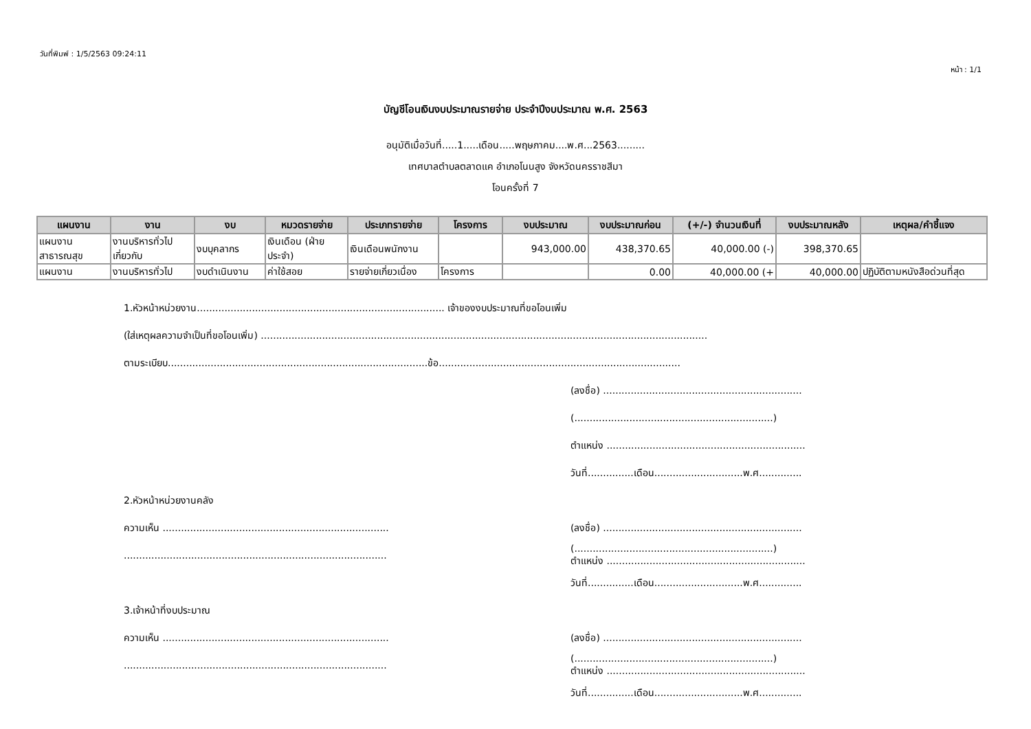วันที่พิมพ์ : 1/5/2563 09:24:11
หน้า : 1/1
บัญชีโอนเงินงบประมาณรายจ่าย ประจำปีงบประมาณ พ.ศ. 2563
อนุมัติเมื่อวันที่.....1.....เดือน.....พฤษภาคม....พ.ศ...2563.........
เทศบาลตำบลตลาดแค อำเภอโนนสูง จังหวัดนครราชสีมา
โอนครั้งที่ 7
| แผนงาน | งาน | งบ | หมวดรายจ่าย | ประเภทรายจ่าย | โครงการ | งบประมาณ | งบประมาณก่อน | (+/-) จำนวนเงินที่ | งบประมาณหลัง | เหตุผล/คำชี้แจง |
| --- | --- | --- | --- | --- | --- | --- | --- | --- | --- | --- |
| แผนงาน สาธารณสุข | งานบริหารทั่วไป เกี่ยวกับ | งบบุคลากร | เงินเดือน (ฝ่าย ประจำ) | เงินเดือนพนักงาน | | 943,000.00 | 438,370.65 | 40,000.00 (-) | 398,370.65 | |
| แผนงาน | งานบริหารทั่วไป | งบดำเนินงาน | ค่าใช้สอย | รายจ่ายเกี่ยวเนื่อง | โครงการ | | 0.00 | 40,000.00 (+ | 40,000.00 | ปฏิบัติตามหนังสือด่วนที่สุด |
1.หัวหน้าหน่วยงาน................................................................................. เจ้าของงบประมาณที่ขอโอนเพิ่ม
(ใส่เหตุผลความจำเป็นที่ขอโอนเพิ่ม) ..................................................................................................................................................
ตามระเบียบ.....................................................................................ข้อ...............................................................................
(ลงชื่อ) .................................................................
(.................................................................)
ตำแหน่ง .................................................................
วันที่...............เดือน.............................พ.ศ..............
2.หัวหน้าหน่วยงานคลัง
ความเห็น .......................................................................... (ลงชื่อ) .................................................................
...................................................................................... (.................................................................)
ตำแหน่ง .................................................................
วันที่...............เดือน.............................พ.ศ..............
3.เจ้าหน้าที่งบประมาณ
ความเห็น .......................................................................... (ลงชื่อ) .................................................................
...................................................................................... (.................................................................)
ตำแหน่ง .................................................................
วันที่...............เดือน.............................พ.ศ..............